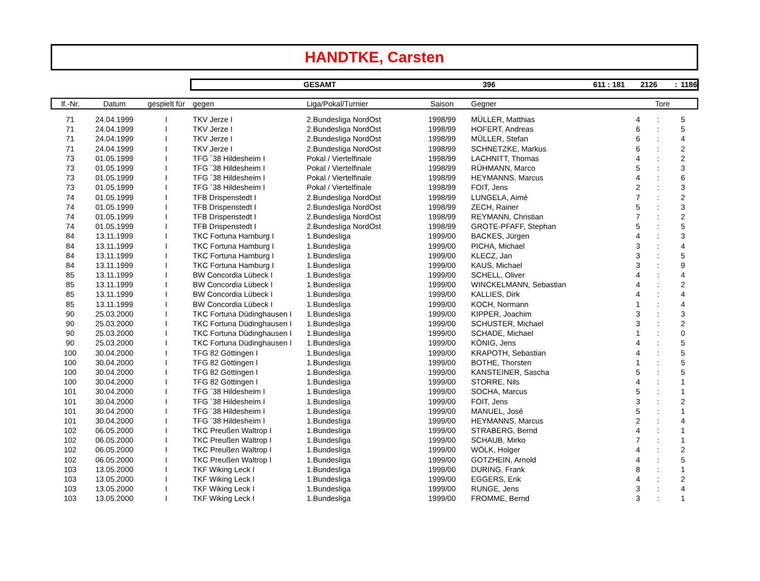HANDTKE, Carsten
GESAMT 396 611 : 181 2126: 1186
| lf.-Nr. | Datum | gespielt für | gegen | Liga/Pokal/Turnier | Saison | Gegner | Tore | | |
| --- | --- | --- | --- | --- | --- | --- | --- | --- | --- |
| 71 | 24.04.1999 | I | TKV Jerze I | 2.Bundesliga NordOst | 1998/99 | MÜLLER, Matthias | 4 | : | 5 |
| 71 | 24.04.1999 | I | TKV Jerze I | 2.Bundesliga NordOst | 1998/99 | HOFERT, Andreas | 6 | : | 5 |
| 71 | 24.04.1999 | I | TKV Jerze I | 2.Bundesliga NordOst | 1998/99 | MÜLLER, Stefan | 6 | : | 4 |
| 71 | 24.04.1999 | I | TKV Jerze I | 2.Bundesliga NordOst | 1998/99 | SCHNETZKE, Markus | 6 | : | 2 |
| 73 | 01.05.1999 | I | TFG ´38 Hildesheim I | Pokal / Viertelfinale | 1998/99 | LACHNITT, Thomas | 4 | : | 2 |
| 73 | 01.05.1999 | I | TFG ´38 Hildesheim I | Pokal / Viertelfinale | 1998/99 | RÜHMANN, Marco | 5 | : | 3 |
| 73 | 01.05.1999 | I | TFG ´38 Hildesheim I | Pokal / Viertelfinale | 1998/99 | HEYMANNS, Marcus | 4 | : | 6 |
| 73 | 01.05.1999 | I | TFG ´38 Hildesheim I | Pokal / Viertelfinale | 1998/99 | FOIT, Jens | 2 | : | 3 |
| 74 | 01.05.1999 | I | TFB Drispenstedt I | 2.Bundesliga NordOst | 1998/99 | LUNGELA, Aimé | 7 | : | 2 |
| 74 | 01.05.1999 | I | TFB Drispenstedt I | 2.Bundesliga NordOst | 1998/99 | ZECH, Rainer | 5 | : | 3 |
| 74 | 01.05.1999 | I | TFB Drispenstedt I | 2.Bundesliga NordOst | 1998/99 | REYMANN, Christian | 7 | : | 2 |
| 74 | 01.05.1999 | I | TFB Drispenstedt I | 2.Bundesliga NordOst | 1998/99 | GROTE-PFAFF, Stephan | 5 | : | 5 |
| 84 | 13.11.1999 | I | TKC Fortuna Hamburg I | 1.Bundesliga | 1999/00 | BACKES, Jürgen | 4 | : | 3 |
| 84 | 13.11.1999 | I | TKC Fortuna Hamburg I | 1.Bundesliga | 1999/00 | PICHA, Michael | 3 | : | 4 |
| 84 | 13.11.1999 | I | TKC Fortuna Hamburg I | 1.Bundesliga | 1999/00 | KLECZ, Jan | 3 | : | 5 |
| 84 | 13.11.1999 | I | TKC Fortuna Hamburg I | 1.Bundesliga | 1999/00 | KAUS, Michael | 3 | : | 9 |
| 85 | 13.11.1999 | I | BW Concordia Lübeck I | 1.Bundesliga | 1999/00 | SCHELL, Oliver | 4 | : | 4 |
| 85 | 13.11.1999 | I | BW Concordia Lübeck I | 1.Bundesliga | 1999/00 | WINCKELMANN, Sebastian | 4 | : | 2 |
| 85 | 13.11.1999 | I | BW Concordia Lübeck I | 1.Bundesliga | 1999/00 | KALLIES, Dirk | 4 | : | 4 |
| 85 | 13.11.1999 | I | BW Concordia Lübeck I | 1.Bundesliga | 1999/00 | KOCH, Normann | 1 | : | 4 |
| 90 | 25.03.2000 | I | TKC Fortuna Düdinghausen I | 1.Bundesliga | 1999/00 | KIPPER, Joachim | 3 | : | 3 |
| 90 | 25.03.2000 | I | TKC Fortuna Düdinghausen I | 1.Bundesliga | 1999/00 | SCHUSTER, Michael | 3 | : | 2 |
| 90 | 25.03.2000 | I | TKC Fortuna Düdinghausen I | 1.Bundesliga | 1999/00 | SCHADE, Michael | 1 | : | 0 |
| 90 | 25.03.2000 | I | TKC Fortuna Düdinghausen I | 1.Bundesliga | 1999/00 | KÖNIG, Jens | 4 | : | 5 |
| 100 | 30.04.2000 | I | TFG 82 Göttingen I | 1.Bundesliga | 1999/00 | KRAPOTH, Sebastian | 4 | : | 5 |
| 100 | 30.04.2000 | I | TFG 82 Göttingen I | 1.Bundesliga | 1999/00 | BOTHE, Thorsten | 1 | : | 5 |
| 100 | 30.04.2000 | I | TFG 82 Göttingen I | 1.Bundesliga | 1999/00 | KANSTEINER, Sascha | 5 | : | 5 |
| 100 | 30.04.2000 | I | TFG 82 Göttingen I | 1.Bundesliga | 1999/00 | STORRE, Nils | 4 | : | 1 |
| 101 | 30.04.2000 | I | TFG ´38 Hildesheim I | 1.Bundesliga | 1999/00 | SOCHA, Marcus | 5 | : | 1 |
| 101 | 30.04.2000 | I | TFG ´38 Hildesheim I | 1.Bundesliga | 1999/00 | FOIT, Jens | 3 | : | 2 |
| 101 | 30.04.2000 | I | TFG ´38 Hildesheim I | 1.Bundesliga | 1999/00 | MANUEL, José | 5 | : | 1 |
| 101 | 30.04.2000 | I | TFG ´38 Hildesheim I | 1.Bundesliga | 1999/00 | HEYMANNS, Marcus | 2 | : | 4 |
| 102 | 06.05.2000 | I | TKC Preußen Waltrop I | 1.Bundesliga | 1999/00 | STRABERG, Bernd | 4 | : | 1 |
| 102 | 06.05.2000 | I | TKC Preußen Waltrop I | 1.Bundesliga | 1999/00 | SCHAUB, Mirko | 7 | : | 1 |
| 102 | 06.05.2000 | I | TKC Preußen Waltrop I | 1.Bundesliga | 1999/00 | WÖLK, Holger | 4 | : | 2 |
| 102 | 06.05.2000 | I | TKC Preußen Waltrop I | 1.Bundesliga | 1999/00 | GOTZHEIN, Arnold | 4 | : | 5 |
| 103 | 13.05.2000 | I | TKF Wiking Leck I | 1.Bundesliga | 1999/00 | DURING, Frank | 8 | : | 1 |
| 103 | 13.05.2000 | I | TKF Wiking Leck I | 1.Bundesliga | 1999/00 | EGGERS, Erik | 4 | : | 2 |
| 103 | 13.05.2000 | I | TKF Wiking Leck I | 1.Bundesliga | 1999/00 | RUNGE, Jens | 3 | : | 4 |
| 103 | 13.05.2000 | I | TKF Wiking Leck I | 1.Bundesliga | 1999/00 | FROMME, Bernd | 3 | : | 1 |